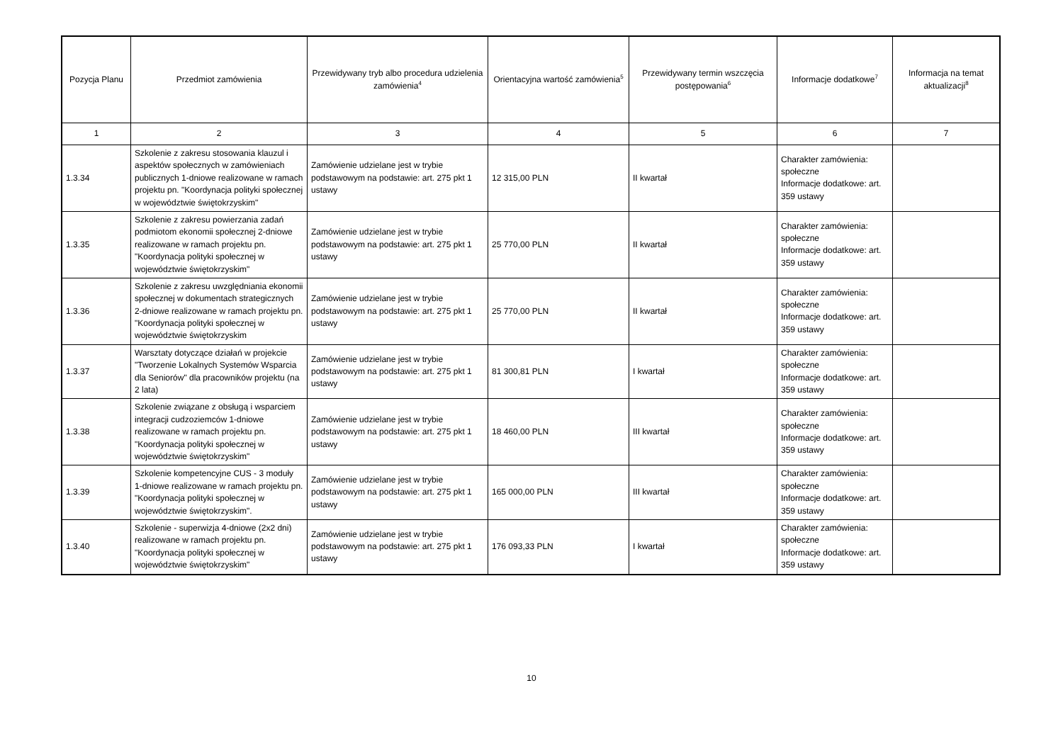| Pozycja Planu | Przedmiot zamówienia | Przewidywany tryb albo procedura udzielenia zamówienia<sup>4</sup> | Orientacyjna wartość zamówienia<sup>5</sup> | Przewidywany termin wszczęcia postępowania<sup>6</sup> | Informacje dodatkowe<sup>7</sup> | Informacja na temat aktualizacji<sup>8</sup> |
| --- | --- | --- | --- | --- | --- | --- |
| 1 | 2 | 3 | 4 | 5 | 6 | 7 |
| 1.3.34 | Szkolenie z zakresu stosowania klauzul i aspektów społecznych w zamówieniach publicznych 1-dniowe realizowane w ramach projektu pn. "Koordynacja polityki społecznej w województwie świętokrzyskim" | Zamówienie udzielane jest w trybie podstawowym na podstawie: art. 275 pkt 1 ustawy | 12 315,00 PLN | II kwartał | Charakter zamówienia: społeczne Informacje dodatkowe: art. 359 ustawy | |
| 1.3.35 | Szkolenie z zakresu powierzania zadań podmiotom ekonomii społecznej 2-dniowe realizowane w ramach projektu pn. "Koordynacja polityki społecznej w województwie świętokrzyskim" | Zamówienie udzielane jest w trybie podstawowym na podstawie: art. 275 pkt 1 ustawy | 25 770,00 PLN | II kwartał | Charakter zamówienia: społeczne Informacje dodatkowe: art. 359 ustawy | |
| 1.3.36 | Szkolenie z zakresu uwzględniania ekonomii społecznej w dokumentach strategicznych 2-dniowe realizowane w ramach projektu pn. "Koordynacja polityki społecznej w województwie świętokrzyskim | Zamówienie udzielane jest w trybie podstawowym na podstawie: art. 275 pkt 1 ustawy | 25 770,00 PLN | II kwartał | Charakter zamówienia: społeczne Informacje dodatkowe: art. 359 ustawy | |
| 1.3.37 | Warsztaty dotyczące działań w projekcie "Tworzenie Lokalnych Systemów Wsparcia dla Seniorów" dla pracowników projektu (na 2 lata) | Zamówienie udzielane jest w trybie podstawowym na podstawie: art. 275 pkt 1 ustawy | 81 300,81 PLN | I kwartał | Charakter zamówienia: społeczne Informacje dodatkowe: art. 359 ustawy | |
| 1.3.38 | Szkolenie związane z obsługą i wsparciem integracji cudzoziemców 1-dniowe realizowane w ramach projektu pn. "Koordynacja polityki społecznej w województwie świętokrzyskim" | Zamówienie udzielane jest w trybie podstawowym na podstawie: art. 275 pkt 1 ustawy | 18 460,00 PLN | III kwartał | Charakter zamówienia: społeczne Informacje dodatkowe: art. 359 ustawy | |
| 1.3.39 | Szkolenie kompetencyjne CUS - 3 moduły 1-dniowe realizowane w ramach projektu pn. "Koordynacja polityki społecznej w województwie świętokrzyskim". | Zamówienie udzielane jest w trybie podstawowym na podstawie: art. 275 pkt 1 ustawy | 165 000,00 PLN | III kwartał | Charakter zamówienia: społeczne Informacje dodatkowe: art. 359 ustawy | |
| 1.3.40 | Szkolenie - superwizja 4-dniowe (2x2 dni) realizowane w ramach projektu pn. "Koordynacja polityki społecznej w województwie świętokrzyskim" | Zamówienie udzielane jest w trybie podstawowym na podstawie: art. 275 pkt 1 ustawy | 176 093,33 PLN | I kwartał | Charakter zamówienia: społeczne Informacje dodatkowe: art. 359 ustawy | |
10